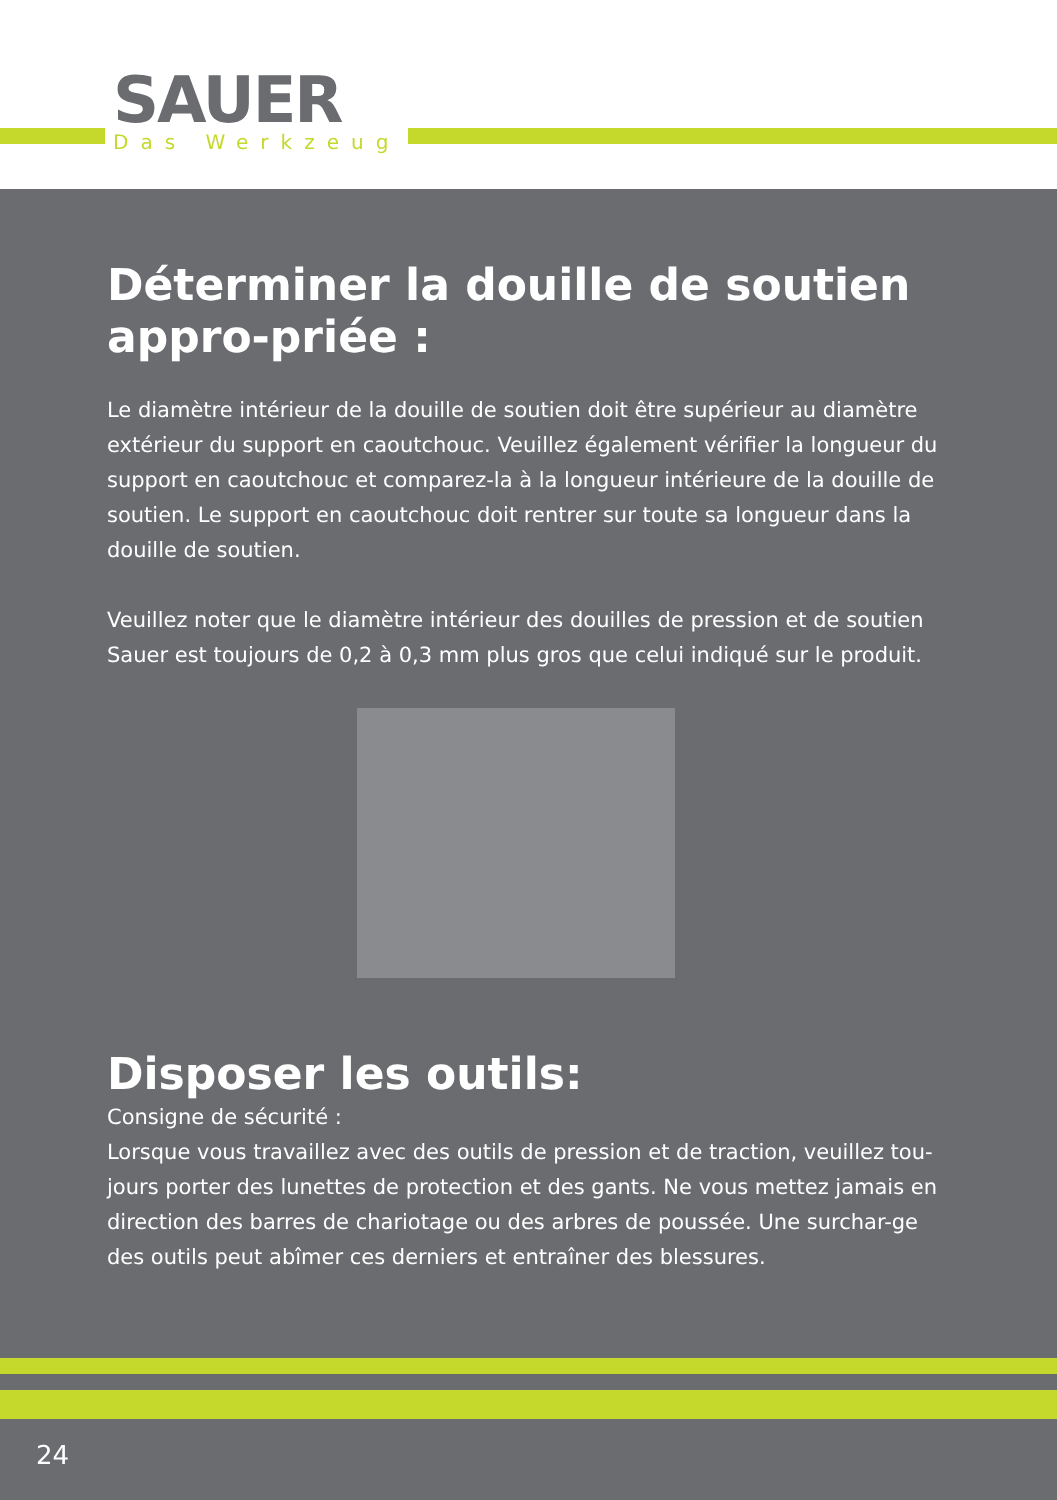SAUER
Das Werkzeug
Déterminer la douille de soutien appro-priée :
Le diamètre intérieur de la douille de soutien doit être supérieur au diamètre extérieur du support en caoutchouc. Veuillez également vérifier la longueur du support en caoutchouc et comparez-la à la longueur intérieure de la douille de soutien. Le support en caoutchouc doit rentrer sur toute sa longueur dans la douille de soutien.
Veuillez noter que le diamètre intérieur des douilles de pression et de soutien Sauer est toujours de 0,2 à 0,3 mm plus gros que celui indiqué sur le produit.
Disposer les outils:
Consigne de sécurité :
Lorsque vous travaillez avec des outils de pression et de traction, veuillez tou-jours porter des lunettes de protection et des gants. Ne vous mettez jamais en direction des barres de chariotage ou des arbres de poussée. Une surchar-ge des outils peut abîmer ces derniers et entraîner des blessures.
24